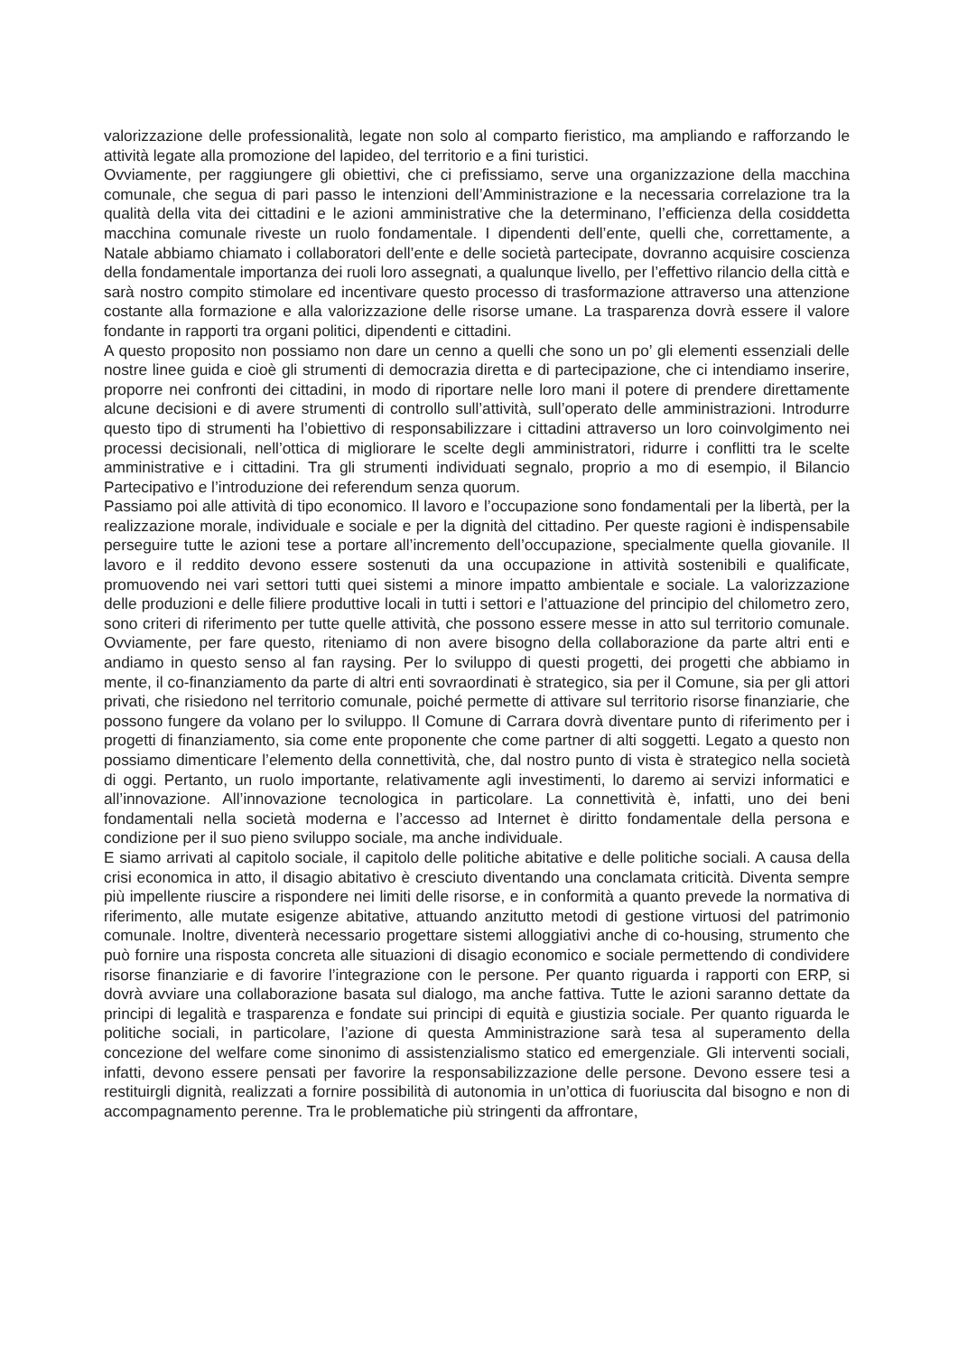valorizzazione delle professionalità, legate non solo al comparto fieristico, ma ampliando e rafforzando le attività legate alla promozione del lapideo, del territorio e a fini turistici.
Ovviamente, per raggiungere gli obiettivi, che ci prefissiamo, serve una organizzazione della macchina comunale, che segua di pari passo le intenzioni dell’Amministrazione e la necessaria correlazione tra la qualità della vita dei cittadini e le azioni amministrative che la determinano, l’efficienza della cosiddetta macchina comunale riveste un ruolo fondamentale. I dipendenti dell’ente, quelli che, correttamente, a Natale abbiamo chiamato i collaboratori dell’ente e delle società partecipate, dovranno acquisire coscienza della fondamentale importanza dei ruoli loro assegnati, a qualunque livello, per l’effettivo rilancio della città e sarà nostro compito stimolare ed incentivare questo processo di trasformazione attraverso una attenzione costante alla formazione e alla valorizzazione delle risorse umane. La trasparenza dovrà essere il valore fondante in rapporti tra organi politici, dipendenti e cittadini.
A questo proposito non possiamo non dare un cenno a quelli che sono un po’ gli elementi essenziali delle nostre linee guida e cioè gli strumenti di democrazia diretta e di partecipazione, che ci intendiamo inserire, proporre nei confronti dei cittadini, in modo di riportare nelle loro mani il potere di prendere direttamente alcune decisioni e di avere strumenti di controllo sull’attività, sull’operato delle amministrazioni. Introdurre questo tipo di strumenti ha l’obiettivo di responsabilizzare i cittadini attraverso un loro coinvolgimento nei processi decisionali, nell’ottica di migliorare le scelte degli amministratori, ridurre i conflitti tra le scelte amministrative e i cittadini. Tra gli strumenti individuati segnalo, proprio a mo di esempio, il Bilancio Partecipativo e l’introduzione dei referendum senza quorum.
Passiamo poi alle attività di tipo economico. Il lavoro e l’occupazione sono fondamentali per la libertà, per la realizzazione morale, individuale e sociale e per la dignità del cittadino. Per queste ragioni è indispensabile perseguire tutte le azioni tese a portare all’incremento dell’occupazione, specialmente quella giovanile. Il lavoro e il reddito devono essere sostenuti da una occupazione in attività sostenibili e qualificate, promuovendo nei vari settori tutti quei sistemi a minore impatto ambientale e sociale. La valorizzazione delle produzioni e delle filiere produttive locali in tutti i settori e l’attuazione del principio del chilometro zero, sono criteri di riferimento per tutte quelle attività, che possono essere messe in atto sul territorio comunale. Ovviamente, per fare questo, riteniamo di non avere bisogno della collaborazione da parte altri enti e andiamo in questo senso al fan raysing. Per lo sviluppo di questi progetti, dei progetti che abbiamo in mente, il co-finanziamento da parte di altri enti sovraordinati è strategico, sia per il Comune, sia per gli attori privati, che risiedono nel territorio comunale, poiché permette di attivare sul territorio risorse finanziarie, che possono fungere da volano per lo sviluppo. Il Comune di Carrara dovrà diventare punto di riferimento per i progetti di finanziamento, sia come ente proponente che come partner di alti soggetti. Legato a questo non possiamo dimenticare l’elemento della connettività, che, dal nostro punto di vista è strategico nella società di oggi. Pertanto, un ruolo importante, relativamente agli investimenti, lo daremo ai servizi informatici e all’innovazione. All’innovazione tecnologica in particolare. La connettività è, infatti, uno dei beni fondamentali nella società moderna e l’accesso ad Internet è diritto fondamentale della persona e condizione per il suo pieno sviluppo sociale, ma anche individuale.
E siamo arrivati al capitolo sociale, il capitolo delle politiche abitative e delle politiche sociali. A causa della crisi economica in atto, il disagio abitativo è cresciuto diventando una conclamata criticità. Diventa sempre più impellente riuscire a rispondere nei limiti delle risorse, e in conformità a quanto prevede la normativa di riferimento, alle mutate esigenze abitative, attuando anzitutto metodi di gestione virtuosi del patrimonio comunale. Inoltre, diventerà necessario progettare sistemi alloggiativi anche di co-housing, strumento che può fornire una risposta concreta alle situazioni di disagio economico e sociale permettendo di condividere risorse finanziarie e di favorire l’integrazione con le persone. Per quanto riguarda i rapporti con ERP, si dovrà avviare una collaborazione basata sul dialogo, ma anche fattiva. Tutte le azioni saranno dettate da principi di legalità e trasparenza e fondate sui principi di equità e giustizia sociale. Per quanto riguarda le politiche sociali, in particolare, l’azione di questa Amministrazione sarà tesa al superamento della concezione del welfare come sinonimo di assistenzialismo statico ed emergenziale. Gli interventi sociali, infatti, devono essere pensati per favorire la responsabilizzazione delle persone. Devono essere tesi a restituirgli dignità, realizzati a fornire possibilità di autonomia in un’ottica di fuoriuscita dal bisogno e non di accompagnamento perenne. Tra le problematiche più stringenti da affrontare,